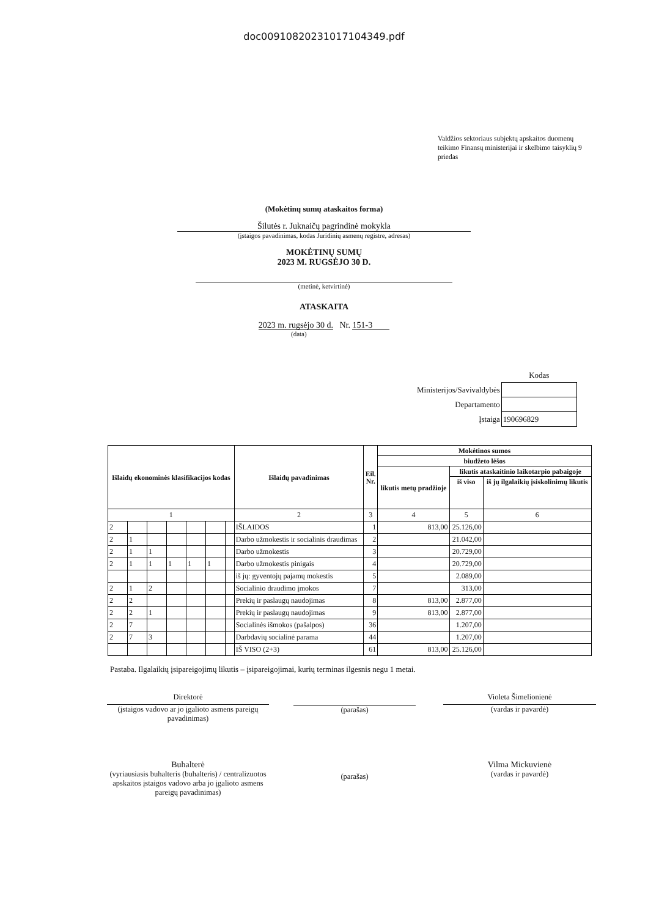doc00910820231017104349.pdf
Valdžios sektoriaus subjektų apskaitos duomenų teikimo Finansų ministerijai ir skelbimo taisyklių 9 priedas
(Mokėtinų sumų ataskaitos forma)
Šilutės r. Juknaičų pagrindinė mokykla
(įstaigos pavadinimas, kodas Juridinių asmenų registre, adresas)
MOKĖTINŲ SUMŲ
2023 M. RUGSĖJO 30 D.
(metinė, ketvirtinė)
ATASKAITA
2023 m. rugsėjo 30 d. Nr. 151-3
(data)
| | Kodas |
| Ministerijos/Savivaldybės | |
| Departamento | |
| Įstaiga | 190696829 |
| Išlaidų ekonominės klasifikacijos kodas | | | | | | | Išlaidų pavadinimas | Eil. Nr. | Mokėtinos sumos | | |
| --- | --- | --- | --- | --- | --- | --- | --- | --- | --- | --- | --- |
| | | | | | | | | | biudžeto lėšos | | |
| | | | | | | | | | likutis metų pradžioje | likutis ataskaitinio laikotarpio pabaigoje | |
| | | | | | | | | | | iš viso | iš jų ilgalaikių įsiskolinimų likutis |
| 1 | | | | | | | 2 | 3 | 4 | 5 | 6 |
| 2 | | | | | | | IŠLAIDOS | 1 | 813,00 | 25.126,00 | |
| 2 | 1 | | | | | | Darbo užmokestis ir socialinis draudimas | 2 | | 21.042,00 | |
| 2 | 1 | 1 | | | | | Darbo užmokestis | 3 | | 20.729,00 | |
| 2 | 1 | 1 | 1 | 1 | 1 | | Darbo užmokestis pinigais | 4 | | 20.729,00 | |
| | | | | | | | iš jų: gyventojų pajamų mokestis | 5 | | 2.089,00 | |
| 2 | 1 | 2 | | | | | Socialinio draudimo įmokos | 7 | | 313,00 | |
| 2 | 2 | | | | | | Prekių ir paslaugų naudojimas | 8 | 813,00 | 2.877,00 | |
| 2 | 2 | 1 | | | | | Prekių ir paslaugų naudojimas | 9 | 813,00 | 2.877,00 | |
| 2 | 7 | | | | | | Socialinės išmokos (pašalpos) | 36 | | 1.207,00 | |
| 2 | 7 | 3 | | | | | Darbdavių socialinė parama | 44 | | 1.207,00 | |
| | | | | | | | IŠ VISO (2+3) | 61 | 813,00 | 25.126,00 | |
Pastaba. Ilgalaikių įsipareigojimų likutis – įsipareigojimai, kurių terminas ilgesnis negu 1 metai.
Direktorė
(įstaigos vadovo ar jo įgalioto asmens pareigų pavadinimas)
(parašas)
Violeta Šimelionienė
(vardas ir pavardė)
Buhalterė
(vyriausiasis buhalteris (buhalteris) / centralizuotos apskaitos įstaigos vadovo arba jo įgalioto asmens pareigų pavadinimas)
(parašas)
Vilma Mickuvienė
(vardas ir pavardė)